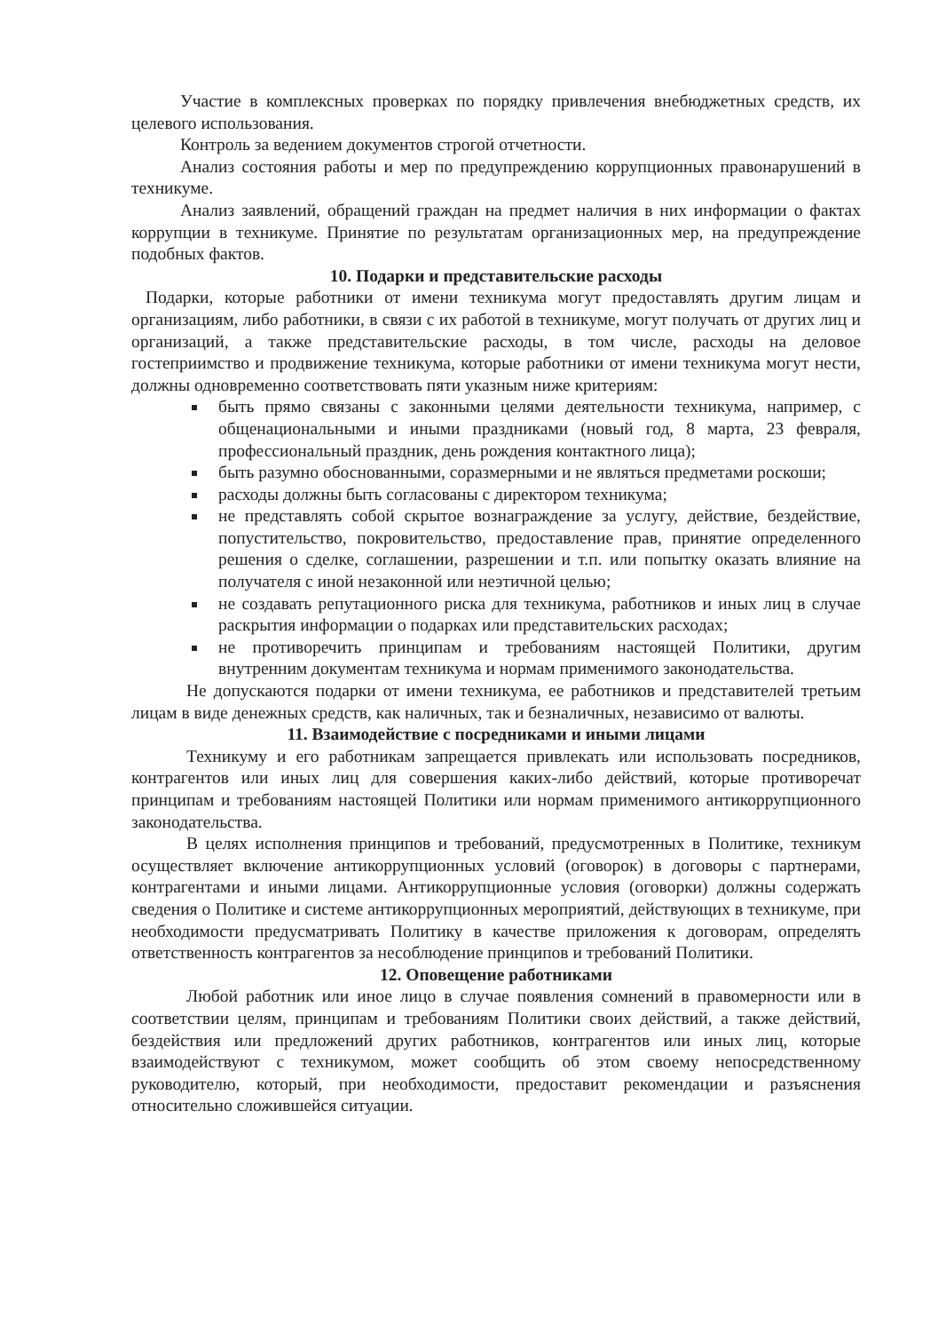Участие в комплексных проверках по порядку привлечения внебюджетных средств, их целевого использования.
Контроль за ведением документов строгой отчетности.
Анализ состояния работы и мер по предупреждению коррупционных правонарушений в техникуме.
Анализ заявлений, обращений граждан на предмет наличия в них информации о фактах коррупции в техникуме. Принятие по результатам организационных мер, на предупреждение подобных фактов.
10. Подарки и представительские расходы
Подарки, которые работники от имени техникума могут предоставлять другим лицам и организациям, либо работники, в связи с их работой в техникуме, могут получать от других лиц и организаций, а также представительские расходы, в том числе, расходы на деловое гостеприимство и продвижение техникума, которые работники от имени техникума могут нести, должны одновременно соответствовать пяти указным ниже критериям:
быть прямо связаны с законными целями деятельности техникума, например, с общенациональными и иными праздниками (новый год, 8 марта, 23 февраля, профессиональный праздник, день рождения контактного лица);
быть разумно обоснованными, соразмерными и не являться предметами роскоши;
расходы должны быть согласованы с директором техникума;
не представлять собой скрытое вознаграждение за услугу, действие, бездействие, попустительство, покровительство, предоставление прав, принятие определенного решения о сделке, соглашении, разрешении и т.п. или попытку оказать влияние на получателя с иной незаконной или неэтичной целью;
не создавать репутационного риска для техникума, работников и иных лиц в случае раскрытия информации о подарках или представительских расходах;
не противоречить принципам и требованиям настоящей Политики, другим внутренним документам техникума и нормам применимого законодательства.
Не допускаются подарки от имени техникума, ее работников и представителей третьим лицам в виде денежных средств, как наличных, так и безналичных, независимо от валюты.
11. Взаимодействие с посредниками и иными лицами
Техникуму и его работникам запрещается привлекать или использовать посредников, контрагентов или иных лиц для совершения каких-либо действий, которые противоречат принципам и требованиям настоящей Политики или нормам применимого антикоррупционного законодательства.
В целях исполнения принципов и требований, предусмотренных в Политике, техникум осуществляет включение антикоррупционных условий (оговорок) в договоры с партнерами, контрагентами и иными лицами. Антикоррупционные условия (оговорки) должны содержать сведения о Политике и системе антикоррупционных мероприятий, действующих в техникуме, при необходимости предусматривать Политику в качестве приложения к договорам, определять ответственность контрагентов за несоблюдение принципов и требований Политики.
12. Оповещение работниками
Любой работник или иное лицо в случае появления сомнений в правомерности или в соответствии целям, принципам и требованиям Политики своих действий, а также действий, бездействия или предложений других работников, контрагентов или иных лиц, которые взаимодействуют с техникумом, может сообщить об этом своему непосредственному руководителю, который, при необходимости, предоставит рекомендации и разъяснения относительно сложившейся ситуации.